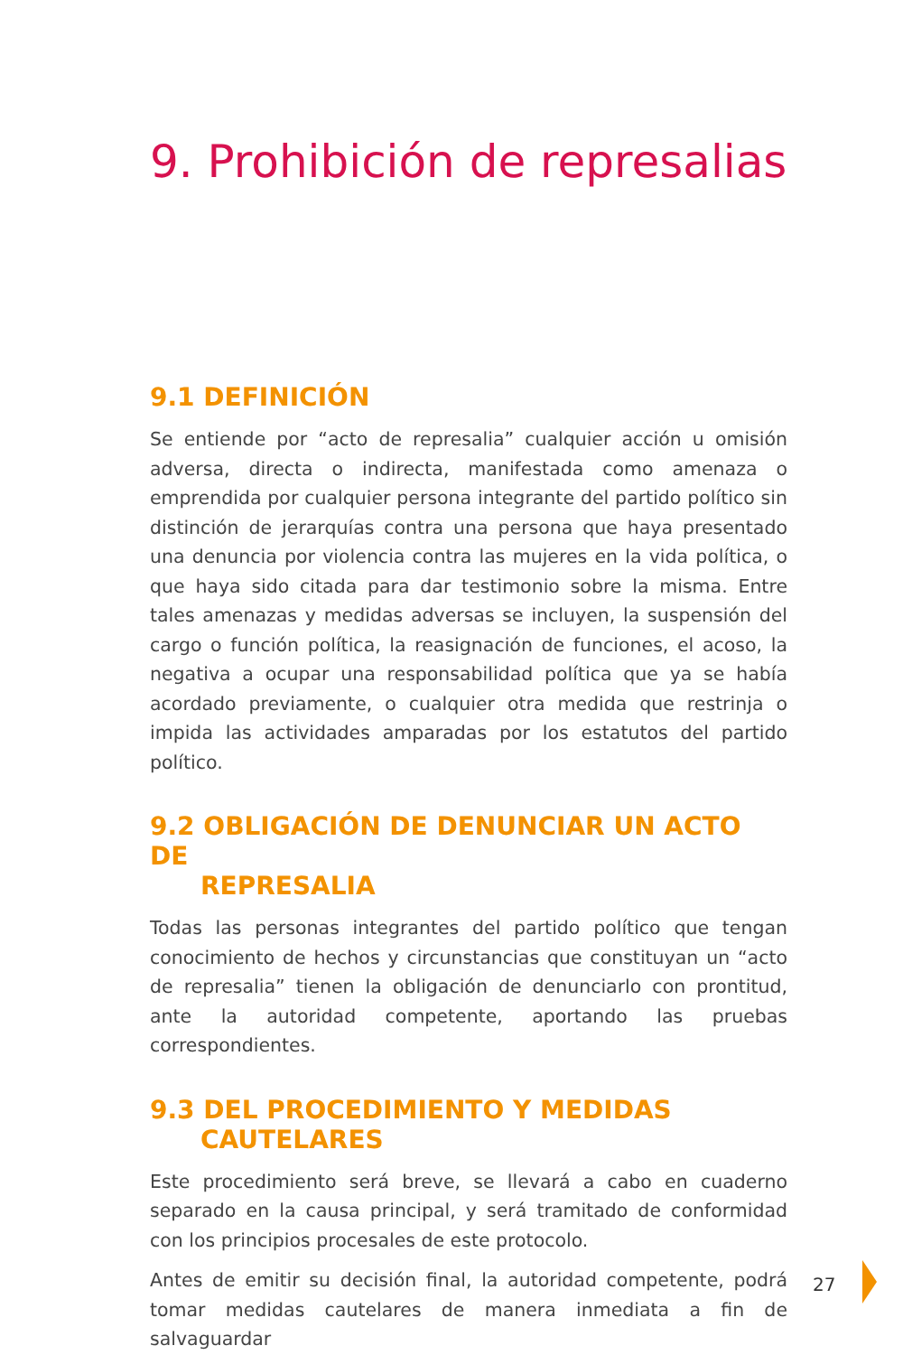9. Prohibición de represalias
9.1 DEFINICIÓN
Se entiende por “acto de represalia” cualquier acción u omisión adversa, directa o indirecta, manifestada como amenaza o emprendida por cualquier persona integrante del partido político sin distinción de jerarquías contra una persona que haya presentado una denuncia por violencia contra las mujeres en la vida política, o que haya sido citada para dar testimonio sobre la misma. Entre tales amenazas y medidas adversas se incluyen, la suspensión del cargo o función política, la reasignación de funciones, el acoso, la negativa a ocupar una responsabilidad política que ya se había acordado previamente, o cualquier otra medida que restrinja o impida las actividades amparadas por los estatutos del partido político.
9.2 OBLIGACIÓN DE DENUNCIAR UN ACTO DE
REPRESALIA
Todas las personas integrantes del partido político que tengan conocimiento de hechos y circunstancias que constituyan un “acto de represalia” tienen la obligación de denunciarlo con prontitud, ante la autoridad competente, aportando las pruebas correspondientes.
9.3 DEL PROCEDIMIENTO Y MEDIDAS
CAUTELARES
Este procedimiento será breve, se llevará a cabo en cuaderno separado en la causa principal, y será tramitado de conformidad con los principios procesales de este protocolo.
Antes de emitir su decisión final, la autoridad competente, podrá tomar medidas cautelares de manera inmediata a fin de salvaguardar
27